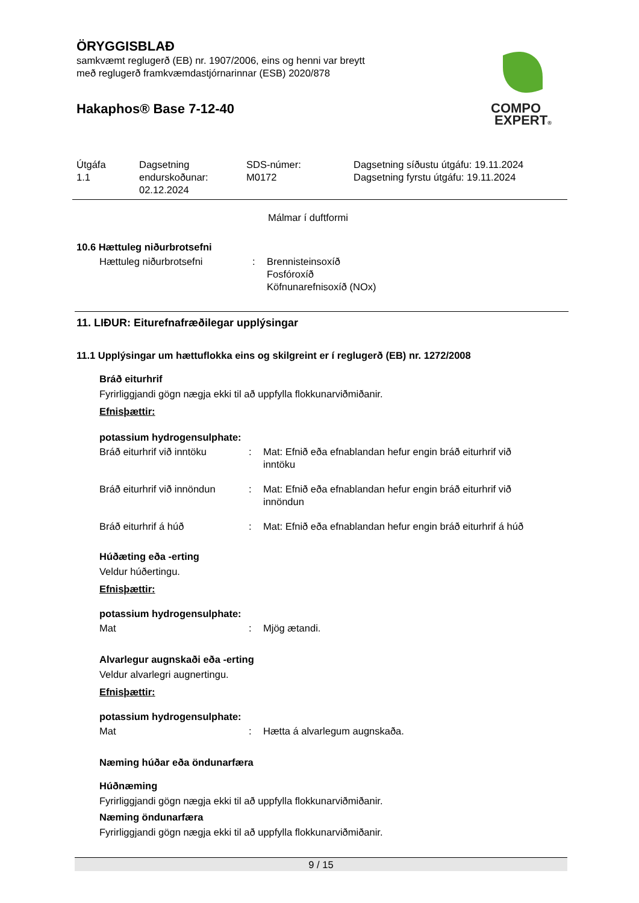ÖRYGGISBLAÐ
samkvæmt reglugerð (EB) nr. 1907/2006, eins og henni var breytt
með reglugerð framkvæmdastjórnarinnar (ESB) 2020/878
Hakaphos® Base 7-12-40
COMPO
EXPERT®
| Útgáfa 1.1 | Dagsetning endurskoðunar: 02.12.2024 | SDS-númer: M0172 | Dagsetning síðustu útgáfu: 19.11.2024 Dagsetning fyrstu útgáfu: 19.11.2024 |
Málmar í duftformi
10.6 Hættuleg niðurbrotsefni
Hættuleg niðurbrotsefni : Brennisteinsoxíð
Fosfóroxíð
Köfnunarefnisoxíð (NOx)
11. LIÐUR: Eiturefnafræðilegar upplýsingar
11.1 Upplýsingar um hættuflokka eins og skilgreint er í reglugerð (EB) nr. 1272/2008
Bráð eiturhrif
Fyrirliggjandi gögn nægja ekki til að uppfylla flokkunarviðmiðanir.
Efnisþættir:
potassium hydrogensulphate:
Bráð eiturhrif við inntöku
: Mat: Efnið eða efnablandan hefur engin bráð eiturhrif við
inntöku
Bráð eiturhrif við innöndun
: Mat: Efnið eða efnablandan hefur engin bráð eiturhrif við
innöndun
Bráð eiturhrif á húð : Mat: Efnið eða efnablandan hefur engin bráð eiturhrif á húð
Húðæting eða -erting
Veldur húðertingu.
Efnisþættir:
potassium hydrogensulphate:
Mat : Mjög ætandi.
Alvarlegur augnskaði eða -erting
Veldur alvarlegri augnertingu.
Efnisþættir:
potassium hydrogensulphate:
Mat : Hætta á alvarlegum augnskaða.
Næming húðar eða öndunarfæra
Húðnæming
Fyrirliggjandi gögn nægja ekki til að uppfylla flokkunarviðmiðanir.
Næming öndunarfæra
Fyrirliggjandi gögn nægja ekki til að uppfylla flokkunarviðmiðanir.
9 / 15